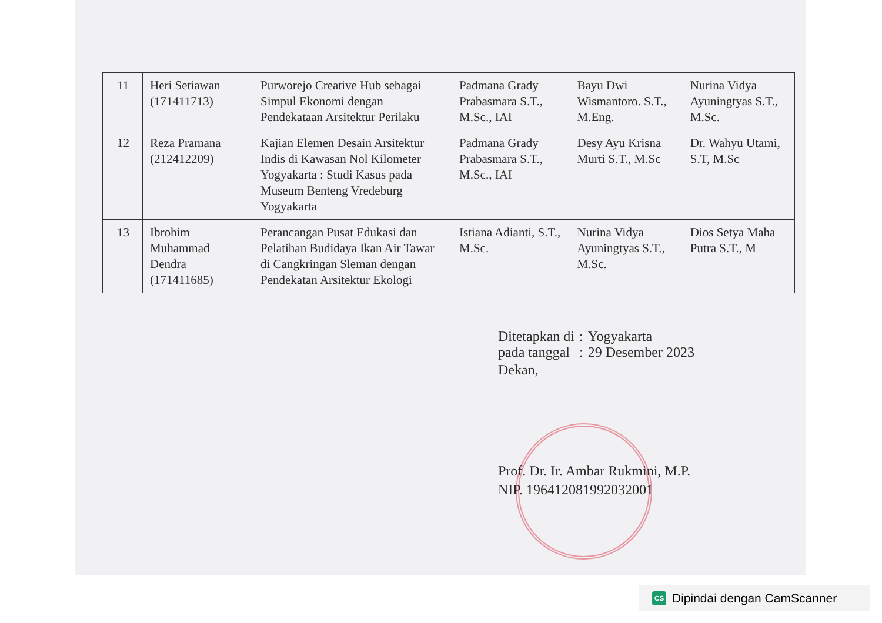| 11 | Heri Setiawan (171411713) | Purworejo Creative Hub sebagai Simpul Ekonomi dengan Pendekataan Arsitektur Perilaku | Padmana Grady Prabasmara S.T., M.Sc., IAI | Bayu Dwi Wismantoro. S.T., M.Eng. | Nurina Vidya Ayuningtyas S.T., M.Sc. |
| 12 | Reza Pramana (212412209) | Kajian Elemen Desain Arsitektur Indis di Kawasan Nol Kilometer Yogyakarta : Studi Kasus pada Museum Benteng Vredeburg Yogyakarta | Padmana Grady Prabasmara S.T., M.Sc., IAI | Desy Ayu Krisna Murti S.T., M.Sc | Dr. Wahyu Utami, S.T, M.Sc |
| 13 | Ibrohim Muhammad Dendra (171411685) | Perancangan Pusat Edukasi dan Pelatihan Budidaya Ikan Air Tawar di Cangkringan Sleman dengan Pendekatan Arsitektur Ekologi | Istiana Adianti, S.T., M.Sc. | Nurina Vidya Ayuningtyas S.T., M.Sc. | Dios Setya Maha Putra S.T., M |
| Ditetapkan di | : | Yogyakarta |
| pada tanggal | : | 29 Desember 2023 |
Dekan,
Prof. Dr. Ir. Ambar Rukmini, M.P.
NIP. 196412081992032001
CS Dipindai dengan CamScanner